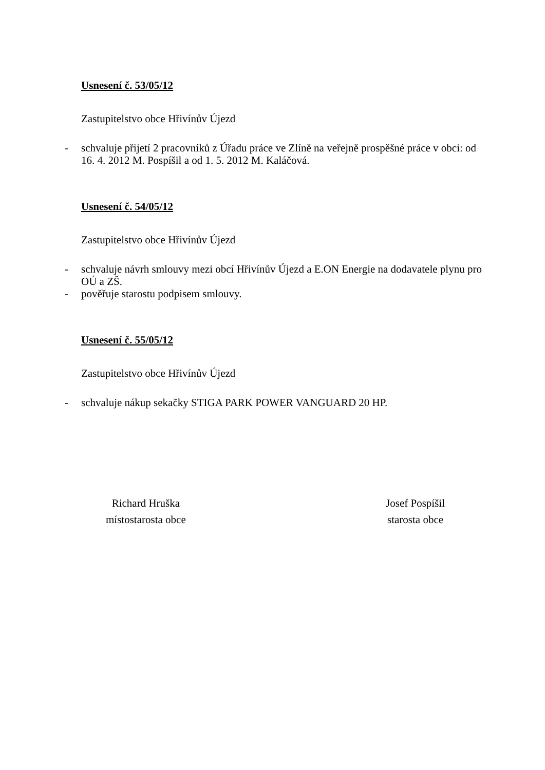Usnesení č. 53/05/12
Zastupitelstvo obce Hřivínův Újezd
- schvaluje přijetí 2 pracovníků z Úřadu práce ve Zlíně na veřejně prospěšné práce v obci: od 16. 4. 2012 M. Pospíšil a od 1. 5. 2012 M. Kaláčová.
Usnesení č. 54/05/12
Zastupitelstvo obce Hřivínův Újezd
- schvaluje návrh smlouvy mezi obcí Hřivínův Újezd a E.ON Energie na dodavatele plynu pro OÚ a ZŠ.
- pověřuje starostu podpisem smlouvy.
Usnesení č. 55/05/12
Zastupitelstvo obce Hřivínův Újezd
- schvaluje nákup sekačky STIGA PARK POWER VANGUARD 20 HP.
Richard Hruška
místostarosta obce
Josef Pospíšil
starosta obce